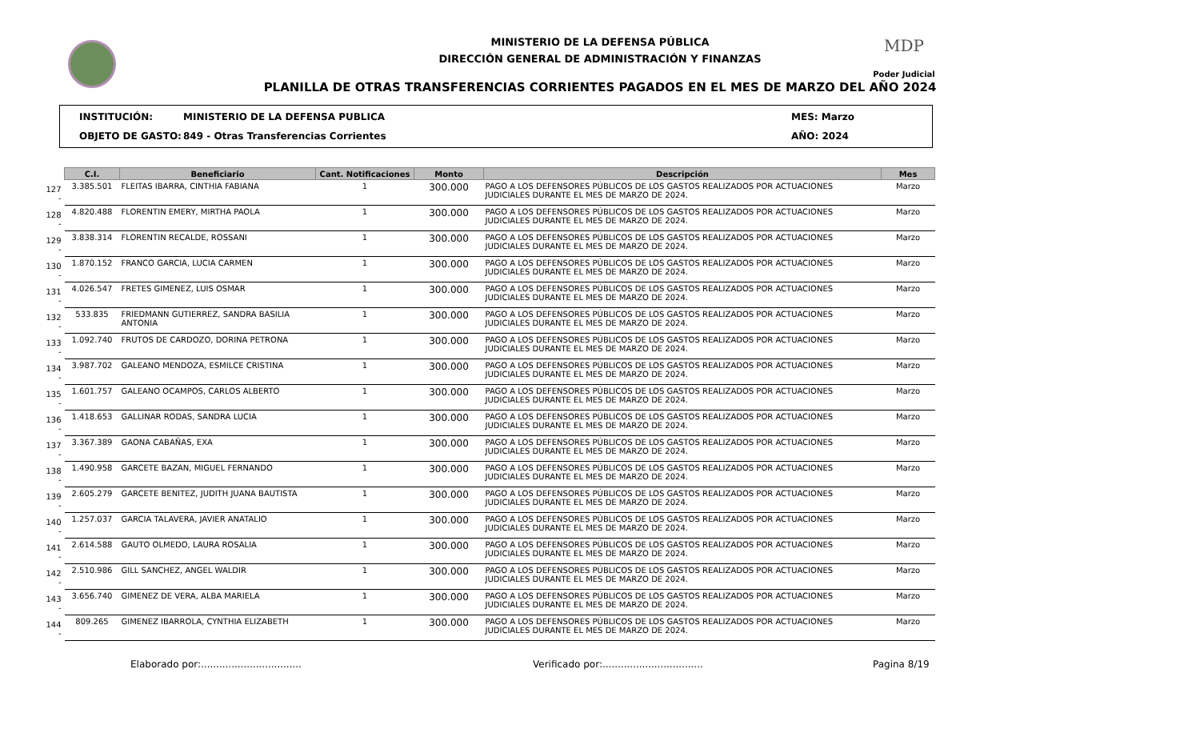MINISTERIO DE LA DEFENSA PÚBLICA
DIRECCIÓN GENERAL DE ADMINISTRACIÓN Y FINANZAS
PLANILLA DE OTRAS TRANSFERENCIAS CORRIENTES PAGADOS EN EL MES DE MARZO DEL AÑO 2024
MDP
Poder Judicial
INSTITUCIÓN:
MINISTERIO DE LA DEFENSA PUBLICA
MES: Marzo
OBJETO DE GASTO:
849 - Otras Transferencias Corrientes
AÑO: 2024
| | C.I. | Beneficiario | Cant. Notificaciones | Monto | Descripción | Mes |
| --- | --- | --- | --- | --- | --- | --- |
| 127 - | 3.385.501 | FLEITAS IBARRA, CINTHIA FABIANA | 1 | 300.000 | PAGO A LOS DEFENSORES PÚBLICOS DE LOS GASTOS REALIZADOS POR ACTUACIONES JUDICIALES DURANTE EL MES DE MARZO DE 2024. | Marzo |
| 128 - | 4.820.488 | FLORENTIN EMERY, MIRTHA PAOLA | 1 | 300.000 | PAGO A LOS DEFENSORES PÚBLICOS DE LOS GASTOS REALIZADOS POR ACTUACIONES JUDICIALES DURANTE EL MES DE MARZO DE 2024. | Marzo |
| 129 - | 3.838.314 | FLORENTIN RECALDE, ROSSANI | 1 | 300.000 | PAGO A LOS DEFENSORES PÚBLICOS DE LOS GASTOS REALIZADOS POR ACTUACIONES JUDICIALES DURANTE EL MES DE MARZO DE 2024. | Marzo |
| 130 - | 1.870.152 | FRANCO GARCIA, LUCIA CARMEN | 1 | 300.000 | PAGO A LOS DEFENSORES PÚBLICOS DE LOS GASTOS REALIZADOS POR ACTUACIONES JUDICIALES DURANTE EL MES DE MARZO DE 2024. | Marzo |
| 131 - | 4.026.547 | FRETES GIMENEZ, LUIS OSMAR | 1 | 300.000 | PAGO A LOS DEFENSORES PÚBLICOS DE LOS GASTOS REALIZADOS POR ACTUACIONES JUDICIALES DURANTE EL MES DE MARZO DE 2024. | Marzo |
| 132 - | 533.835 | FRIEDMANN GUTIERREZ, SANDRA BASILIA ANTONIA | 1 | 300.000 | PAGO A LOS DEFENSORES PÚBLICOS DE LOS GASTOS REALIZADOS POR ACTUACIONES JUDICIALES DURANTE EL MES DE MARZO DE 2024. | Marzo |
| 133 - | 1.092.740 | FRUTOS DE CARDOZO, DORINA PETRONA | 1 | 300.000 | PAGO A LOS DEFENSORES PÚBLICOS DE LOS GASTOS REALIZADOS POR ACTUACIONES JUDICIALES DURANTE EL MES DE MARZO DE 2024. | Marzo |
| 134 - | 3.987.702 | GALEANO MENDOZA, ESMILCE CRISTINA | 1 | 300.000 | PAGO A LOS DEFENSORES PÚBLICOS DE LOS GASTOS REALIZADOS POR ACTUACIONES JUDICIALES DURANTE EL MES DE MARZO DE 2024. | Marzo |
| 135 - | 1.601.757 | GALEANO OCAMPOS, CARLOS ALBERTO | 1 | 300.000 | PAGO A LOS DEFENSORES PÚBLICOS DE LOS GASTOS REALIZADOS POR ACTUACIONES JUDICIALES DURANTE EL MES DE MARZO DE 2024. | Marzo |
| 136 - | 1.418.653 | GALLINAR RODAS, SANDRA LUCIA | 1 | 300.000 | PAGO A LOS DEFENSORES PÚBLICOS DE LOS GASTOS REALIZADOS POR ACTUACIONES JUDICIALES DURANTE EL MES DE MARZO DE 2024. | Marzo |
| 137 - | 3.367.389 | GAONA CABAÑAS, EXA | 1 | 300.000 | PAGO A LOS DEFENSORES PÚBLICOS DE LOS GASTOS REALIZADOS POR ACTUACIONES JUDICIALES DURANTE EL MES DE MARZO DE 2024. | Marzo |
| 138 - | 1.490.958 | GARCETE BAZAN, MIGUEL FERNANDO | 1 | 300.000 | PAGO A LOS DEFENSORES PÚBLICOS DE LOS GASTOS REALIZADOS POR ACTUACIONES JUDICIALES DURANTE EL MES DE MARZO DE 2024. | Marzo |
| 139 - | 2.605.279 | GARCETE BENITEZ, JUDITH JUANA BAUTISTA | 1 | 300.000 | PAGO A LOS DEFENSORES PÚBLICOS DE LOS GASTOS REALIZADOS POR ACTUACIONES JUDICIALES DURANTE EL MES DE MARZO DE 2024. | Marzo |
| 140 - | 1.257.037 | GARCIA TALAVERA, JAVIER ANATALIO | 1 | 300.000 | PAGO A LOS DEFENSORES PÚBLICOS DE LOS GASTOS REALIZADOS POR ACTUACIONES JUDICIALES DURANTE EL MES DE MARZO DE 2024. | Marzo |
| 141 - | 2.614.588 | GAUTO OLMEDO, LAURA ROSALIA | 1 | 300.000 | PAGO A LOS DEFENSORES PÚBLICOS DE LOS GASTOS REALIZADOS POR ACTUACIONES JUDICIALES DURANTE EL MES DE MARZO DE 2024. | Marzo |
| 142 - | 2.510.986 | GILL SANCHEZ, ANGEL WALDIR | 1 | 300.000 | PAGO A LOS DEFENSORES PÚBLICOS DE LOS GASTOS REALIZADOS POR ACTUACIONES JUDICIALES DURANTE EL MES DE MARZO DE 2024. | Marzo |
| 143 - | 3.656.740 | GIMENEZ DE VERA, ALBA MARIELA | 1 | 300.000 | PAGO A LOS DEFENSORES PÚBLICOS DE LOS GASTOS REALIZADOS POR ACTUACIONES JUDICIALES DURANTE EL MES DE MARZO DE 2024. | Marzo |
| 144 - | 809.265 | GIMENEZ IBARROLA, CYNTHIA ELIZABETH | 1 | 300.000 | PAGO A LOS DEFENSORES PÚBLICOS DE LOS GASTOS REALIZADOS POR ACTUACIONES JUDICIALES DURANTE EL MES DE MARZO DE 2024. | Marzo |
Elaborado por:................................. Verificado por:................................. Pagina 8/19